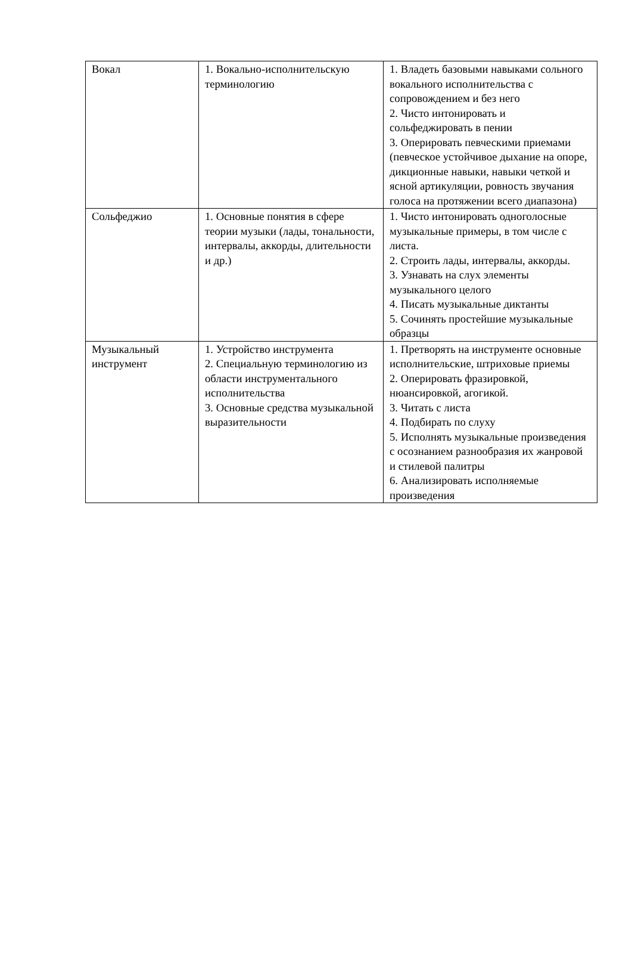| Вокал | 1. Вокально-исполнительскую терминологию | 1. Владеть базовыми навыками сольного вокального исполнительства с сопровождением и без него 2. Чисто интонировать и сольфеджировать в пении 3. Оперировать певческими приемами (певческое устойчивое дыхание на опоре, дикционные навыки, навыки четкой и ясной артикуляции, ровность звучания голоса на протяжении всего диапазона) |
| Сольфеджио | 1. Основные понятия в сфере теории музыки (лады, тональности, интервалы, аккорды, длительности и др.) | 1. Чисто интонировать одноголосные музыкальные примеры, в том числе с листа. 2. Строить лады, интервалы, аккорды. 3. Узнавать на слух элементы музыкального целого 4. Писать музыкальные диктанты 5. Сочинять простейшие музыкальные образцы |
| Музыкальный инструмент | 1. Устройство инструмента 2. Специальную терминологию из области инструментального исполнительства 3. Основные средства музыкальной выразительности | 1. Претворять на инструменте основные исполнительские, штриховые приемы 2. Оперировать фразировкой, нюансировкой, агогикой. 3. Читать с листа 4. Подбирать по слуху 5. Исполнять музыкальные произведения с осознанием разнообразия их жанровой и стилевой палитры 6. Анализировать исполняемые произведения |